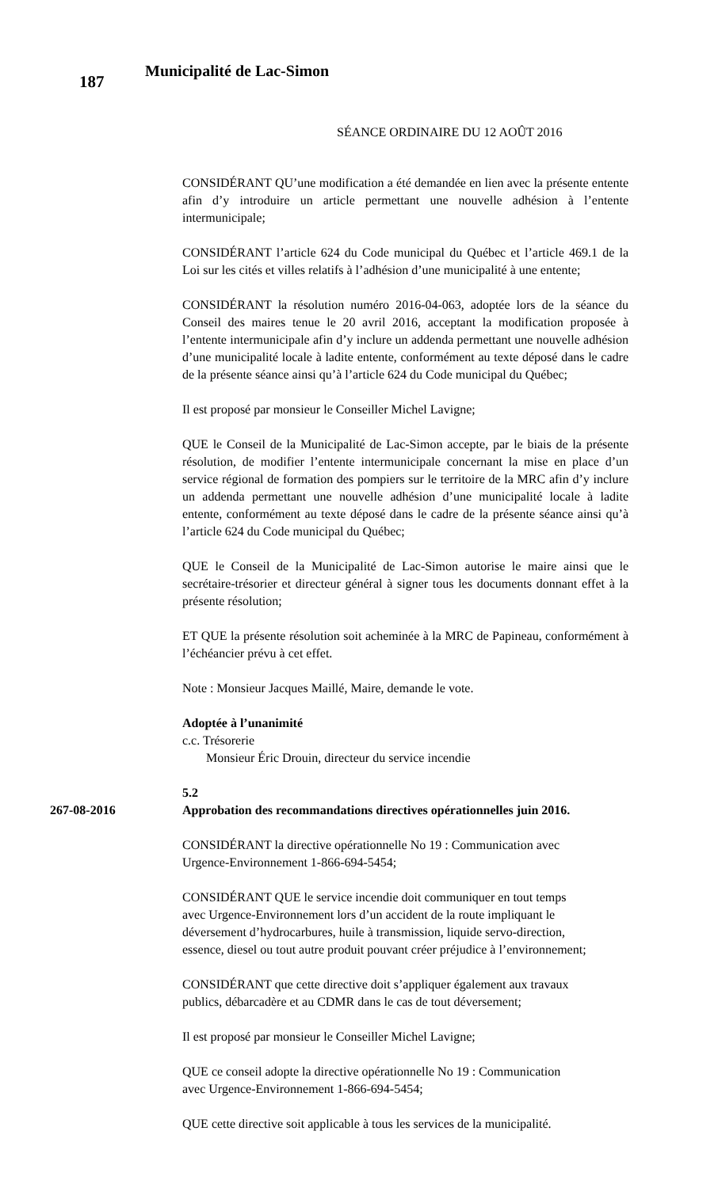187
Municipalité de Lac-Simon
SÉANCE ORDINAIRE DU 12 AOÛT 2016
CONSIDÉRANT QU’une modification a été demandée en lien avec la présente entente afin d’y introduire un article permettant une nouvelle adhésion à l’entente intermunicipale;
CONSIDÉRANT l’article 624 du Code municipal du Québec et l’article 469.1 de la Loi sur les cités et villes relatifs à l’adhésion d’une municipalité à une entente;
CONSIDÉRANT la résolution numéro 2016-04-063, adoptée lors de la séance du Conseil des maires tenue le 20 avril 2016, acceptant la modification proposée à l’entente intermunicipale afin d’y inclure un addenda permettant une nouvelle adhésion d’une municipalité locale à ladite entente, conformément au texte déposé dans le cadre de la présente séance ainsi qu’à l’article 624 du Code municipal du Québec;
Il est proposé par monsieur le Conseiller Michel Lavigne;
QUE le Conseil de la Municipalité de Lac-Simon accepte, par le biais de la présente résolution, de modifier l’entente intermunicipale concernant la mise en place d’un service régional de formation des pompiers sur le territoire de la MRC afin d’y inclure un addenda permettant une nouvelle adhésion d’une municipalité locale à ladite entente, conformément au texte déposé dans le cadre de la présente séance ainsi qu’à l’article 624 du Code municipal du Québec;
QUE le Conseil de la Municipalité de Lac-Simon autorise le maire ainsi que le secrétaire-trésorier et directeur général à signer tous les documents donnant effet à la présente résolution;
ET QUE la présente résolution soit acheminée à la MRC de Papineau, conformément à l’échéancier prévu à cet effet.
Note : Monsieur Jacques Maillé, Maire, demande le vote.
Adoptée à l’unanimité
c.c. Trésorerie
Monsieur Éric Drouin, directeur du service incendie
5.2
267-08-2016 Approbation des recommandations directives opérationnelles juin 2016.
CONSIDÉRANT la directive opérationnelle No 19 : Communication avec
Urgence-Environnement 1-866-694-5454;
CONSIDÉRANT QUE le service incendie doit communiquer en tout temps
avec Urgence-Environnement lors d’un accident de la route impliquant le
déversement d’hydrocarbures, huile à transmission, liquide servo-direction,
essence, diesel ou tout autre produit pouvant créer préjudice à l’environnement;
CONSIDÉRANT que cette directive doit s’appliquer également aux travaux
publics, débarcadère et au CDMR dans le cas de tout déversement;
Il est proposé par monsieur le Conseiller Michel Lavigne;
QUE ce conseil adopte la directive opérationnelle No 19 : Communication
avec Urgence-Environnement 1-866-694-5454;
QUE cette directive soit applicable à tous les services de la municipalité.